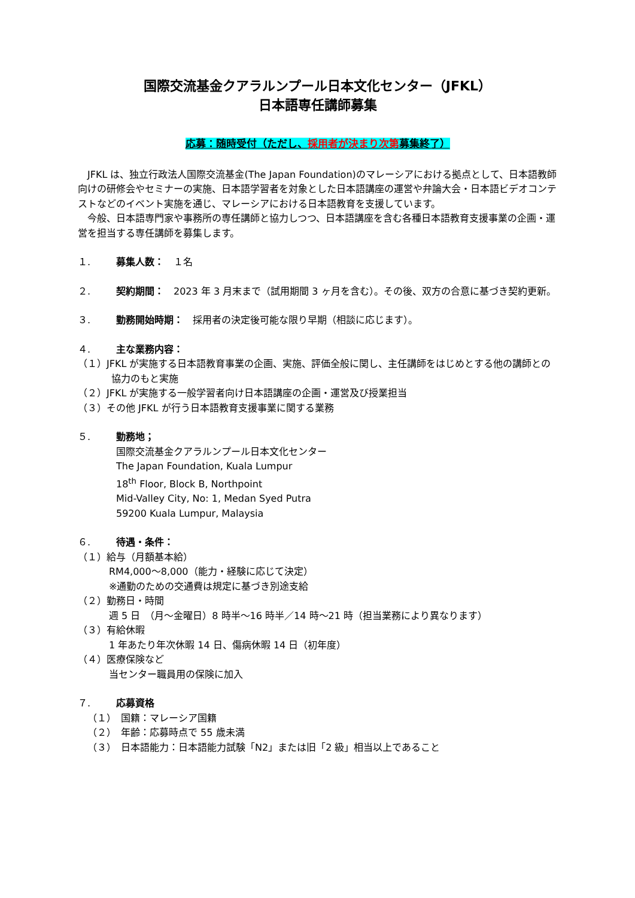国際交流基金クアラルンプール日本文化センター（JFKL）
日本語専任講師募集
応募：随時受付（ただし、採用者が決まり次第募集終了）
JFKL は、独立行政法人国際交流基金(The Japan Foundation)のマレーシアにおける拠点として、日本語教師向けの研修会やセミナーの実施、日本語学習者を対象とした日本語講座の運営や弁論大会・日本語ビデオコンテストなどのイベント実施を通じ、マレーシアにおける日本語教育を支援しています。
今般、日本語専門家や事務所の専任講師と協力しつつ、日本語講座を含む各種日本語教育支援事業の企画・運営を担当する専任講師を募集します。
１. 募集人数：　１名
２. 契約期間：　2023 年 3 月末まで（試用期間 3 ヶ月を含む）。その後、双方の合意に基づき契約更新。
３. 勤務開始時期：　採用者の決定後可能な限り早期（相談に応じます）。
４. 主な業務内容：
（１）JFKL が実施する日本語教育事業の企画、実施、評価全般に関し、主任講師をはじめとする他の講師との協力のもと実施
（２）JFKL が実施する一般学習者向け日本語講座の企画・運営及び授業担当
（３）その他 JFKL が行う日本語教育支援事業に関する業務
５. 勤務地；
国際交流基金クアラルンプール日本文化センター
The Japan Foundation, Kuala Lumpur
18<sup>th</sup> Floor, Block B, Northpoint
Mid-Valley City, No: 1, Medan Syed Putra
59200 Kuala Lumpur, Malaysia
６. 待遇・条件：
（１）給与（月額基本給）
RM4,000～8,000（能力・経験に応じて決定）
※通勤のための交通費は規定に基づき別途支給
（２）勤務日・時間
週 5 日　（月～金曜日）8 時半～16 時半／14 時～21 時（担当業務により異なります）
（３）有給休暇
1 年あたり年次休暇 14 日、傷病休暇 14 日（初年度）
（４）医療保険など
当センター職員用の保険に加入
７. 応募資格
（１）　国籍：マレーシア国籍
（２）　年齢：応募時点で 55 歳未満
（３）　日本語能力：日本語能力試験「N2」または旧「2 級」相当以上であること